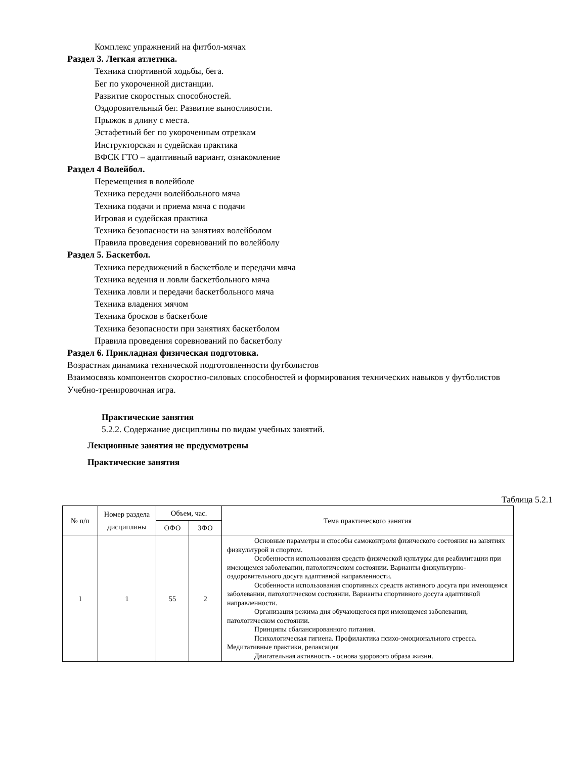Комплекс упражнений на фитбол-мячах
Раздел 3. Легкая атлетика.
Техника спортивной ходьбы, бега.
Бег по укороченной дистанции.
Развитие скоростных способностей.
Оздоровительный бег. Развитие выносливости.
Прыжок в длину с места.
Эстафетный бег по укороченным отрезкам
Инструкторская и судейская практика
ВФСК ГТО – адаптивный вариант, ознакомление
Раздел 4 Волейбол.
Перемещения в волейболе
Техника передачи волейбольного мяча
Техника подачи и приема мяча с подачи
Игровая и судейская практика
Техника безопасности на занятиях волейболом
Правила проведения соревнований по волейболу
Раздел 5. Баскетбол.
Техника передвижений в баскетболе и передачи мяча
Техника ведения и ловли баскетбольного мяча
Техника ловли и передачи баскетбольного мяча
Техника владения мячом
Техника бросков в баскетболе
Техника безопасности при занятиях баскетболом
Правила проведения соревнований по баскетболу
Раздел 6. Прикладная физическая подготовка.
Возрастная динамика технической подготовленности футболистов
Взаимосвязь компонентов скоростно-силовых способностей и формирования технических навыков у футболистов
Учебно-тренировочная игра.
Практические занятия
5.2.2. Содержание дисциплины по видам учебных занятий.
Лекционные занятия не предусмотрены
Практические занятия
Таблица 5.2.1
| № п/п | Номер раздела дисциплины | Объем, час. | | Тема практического занятия |
| --- | --- | --- | --- | --- |
| | | ОФО | ЗФО | |
| 1 | 1 | 55 | 2 | Основные параметры и способы самоконтроля физического состояния на занятиях физкультурой и спортом. Особенности использования средств физической культуры для реабилитации при имеющемся заболевании, патологическом состоянии. Варианты физкультурно-оздоровительного досуга адаптивной направленности. Особенности использования спортивных средств активного досуга при имеющемся заболевании, патологическом состоянии. Варианты спортивного досуга адаптивной направленности. Организация режима дня обучающегося при имеющемся заболевании, патологическом состоянии. Принципы сбалансированного питания. Психологическая гигиена. Профилактика психо-эмоционального стресса. Медитативные практики, релаксация Двигательная активность - основа здорового образа жизни. |